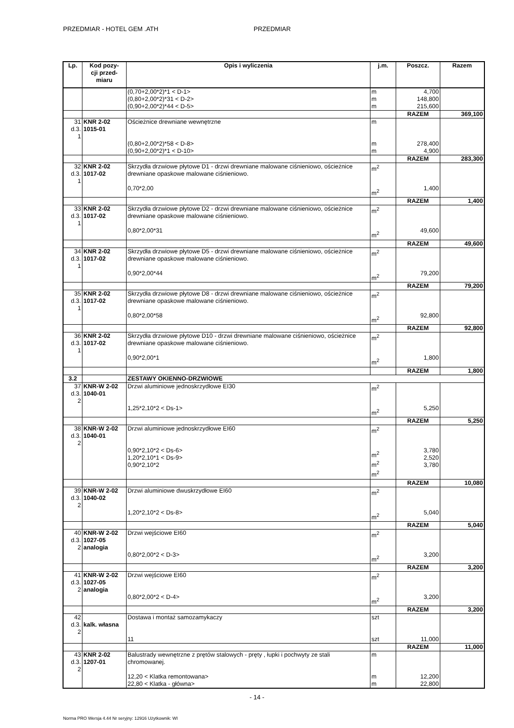PRZEDMIAR - HOTEL GEM .ATH PRZEDMIAR
| Lp. | Kod pozy- cji przed- miaru | Opis i wyliczenia | j.m. | Poszcz. | Razem |
| --- | --- | --- | --- | --- | --- |
| | | (0,70+2,00*2)*1 < D-1> (0,80+2,00*2)*31 < D-2> (0,90+2,00*2)*44 < D-5> | m m m | 4,700 148,800 215,600 | |
| | | | | RAZEM | 369,100 |
| 31 d.3. 1 | KNR 2-02 1015-01 | Ościeżnice drewniane wewnętrzne (0,80+2,00*2)*58 < D-8> (0,90+2,00*2)*1 < D-10> | m m m | 278,400 4,900 | |
| | | | | RAZEM | 283,300 |
| 32 d.3. 1 | KNR 2-02 1017-02 | Skrzydła drzwiowe płytowe D1 - drzwi drewniane malowane ciśnieniowo, ościeżnice drewniane opaskowe malowane ciśnieniowo. 0,70*2,00 | m<sup>2</sup> m<sup>2</sup> | 1,400 | |
| | | | | RAZEM | 1,400 |
| 33 d.3. 1 | KNR 2-02 1017-02 | Skrzydła drzwiowe płytowe D2 - drzwi drewniane malowane ciśnieniowo, ościeżnice drewniane opaskowe malowane ciśnieniowo. 0,80*2,00*31 | m<sup>2</sup> m<sup>2</sup> | 49,600 | |
| | | | | RAZEM | 49,600 |
| 34 d.3. 1 | KNR 2-02 1017-02 | Skrzydła drzwiowe płytowe D5 - drzwi drewniane malowane ciśnieniowo, ościeżnice drewniane opaskowe malowane ciśnieniowo. 0,90*2,00*44 | m<sup>2</sup> m<sup>2</sup> | 79,200 | |
| | | | | RAZEM | 79,200 |
| 35 d.3. 1 | KNR 2-02 1017-02 | Skrzydła drzwiowe płytowe D8 - drzwi drewniane malowane ciśnieniowo, ościeżnice drewniane opaskowe malowane ciśnieniowo. 0,80*2,00*58 | m<sup>2</sup> m<sup>2</sup> | 92,800 | |
| | | | | RAZEM | 92,800 |
| 36 d.3. 1 | KNR 2-02 1017-02 | Skrzydła drzwiowe płytowe D10 - drzwi drewniane malowane ciśnieniowo, ościeżnice drewniane opaskowe malowane ciśnieniowo. 0,90*2,00*1 | m<sup>2</sup> m<sup>2</sup> | 1,800 | |
| | | | | RAZEM | 1,800 |
| 3.2 | | ZESTAWY OKIENNO-DRZWIOWE | | | |
| 37 d.3. 2 | KNR-W 2-02 1040-01 | Drzwi aluminiowe jednoskrzydłowe EI30 1,25*2,10*2 < Ds-1> | m<sup>2</sup> m<sup>2</sup> | 5,250 | |
| | | | | RAZEM | 5,250 |
| 38 d.3. 2 | KNR-W 2-02 1040-01 | Drzwi aluminiowe jednoskrzydłowe EI60 0,90*2,10*2 < Ds-6> 1,20*2,10*1 < Ds-9> 0,90*2,10*2 | m<sup>2</sup> m<sup>2</sup> m<sup>2</sup> m<sup>2</sup> | 3,780 2,520 3,780 | |
| | | | | RAZEM | 10,080 |
| 39 d.3. 2 | KNR-W 2-02 1040-02 | Drzwi aluminiowe dwuskrzydłowe EI60 1,20*2,10*2 < Ds-8> | m<sup>2</sup> m<sup>2</sup> | 5,040 | |
| | | | | RAZEM | 5,040 |
| 40 d.3. 2 | KNR-W 2-02 1027-05 analogia | Drzwi wejściowe EI60 0,80*2,00*2 < D-3> | m<sup>2</sup> m<sup>2</sup> | 3,200 | |
| | | | | RAZEM | 3,200 |
| 41 d.3. 2 | KNR-W 2-02 1027-05 analogia | Drzwi wejściowe EI60 0,80*2,00*2 < D-4> | m<sup>2</sup> m<sup>2</sup> | 3,200 | |
| | | | | RAZEM | 3,200 |
| 42 d.3. 2 | kalk. własna | Dostawa i montaż samozamykaczy 11 | szt szt | 11,000 | |
| | | | | RAZEM | 11,000 |
| 43 d.3. 2 | KNR 2-02 1207-01 | Balustrady wewnętrzne z prętów stalowych - pręty , łupki i pochwyty ze stali chromowanej. 12,20 < Klatka remontowana> 22,80 < Klatka - główna> | m m m | 12,200 22,800 | |
- 14 -
Norma PRO Wersja 4.44 Nr seryjny: 12916 Użytkownik: WI